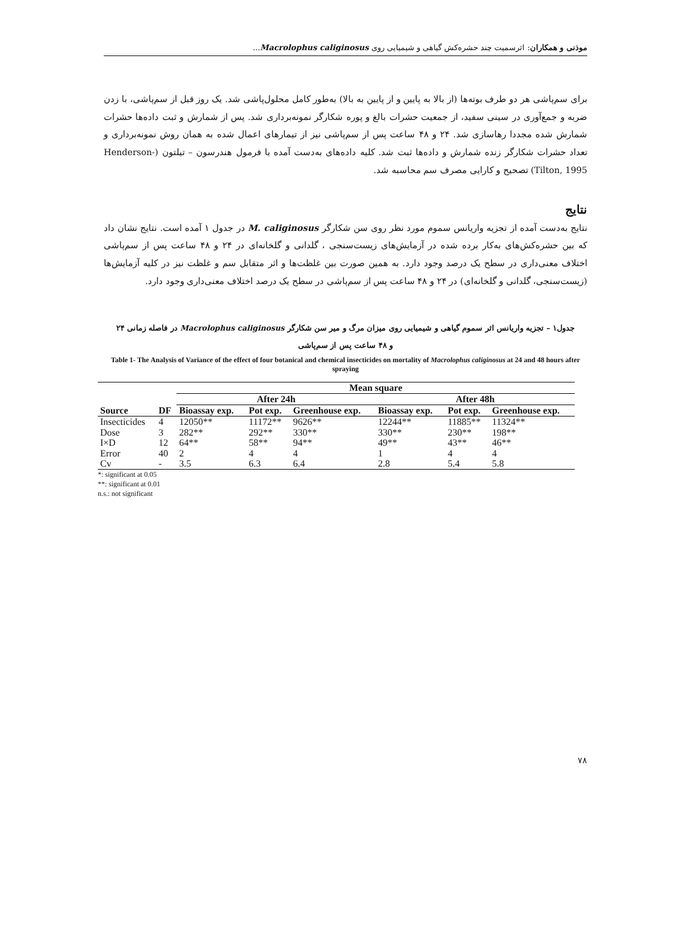موذنی و همکاران: اثرسمیت چند حشره‌کش گیاهی و شیمیایی روی Macrolophus caliginosus...
برای سم‌پاشی هر دو طرف بوته‌ها (از بالا به پایین و از پایین به بالا) به‌طور کامل محلول‌پاشی شد. یک روز قبل از سم‌پاشی، با زدن ضربه و جمع‌آوری در سینی سفید، از جمعیت حشرات بالغ و پوره شکارگر نمونه‌برداری شد. پس از شمارش و ثبت داده‌ها حشرات شمارش شده مجددا رهاسازی شد. ۲۴ و ۴۸ ساعت پس از سم‌پاشی نیز از تیمارهای اعمال شده به همان روش نمونه‌برداری و تعداد حشرات شکارگر زنده شمارش و داده‌ها ثبت شد. کلیه داده‌های به‌دست آمده با فرمول هندرسون – تیلتون (Henderson-Tilton, 1995) تصحیح و کارایی مصرف سم محاسبه شد.
نتایج
نتایج به‌دست آمده از تجزیه واریانس سموم مورد نظر روی سن شکارگر M. caliginosus در جدول ۱ آمده است. نتایج نشان داد که بین حشره‌کش‌های به‌کار برده شده در آزمایش‌های زیست‌سنجی ، گلدانی و گلخانه‌ای در ۲۴ و ۴۸ ساعت پس از سم‌پاشی اختلاف معنی‌داری در سطح یک درصد وجود دارد. به همین صورت بین غلظت‌ها و اثر متقابل سم و غلظت نیز در کلیه آزمایش‌ها (زیست‌سنجی، گلدانی و گلخانه‌ای) در ۲۴ و ۴۸ ساعت پس از سم‌پاشی در سطح یک درصد اختلاف معنی‌داری وجود دارد.
جدول۱ – تجزیه واریانس اثر سموم گیاهی و شیمیایی روی میزان مرگ و میر سن شکارگر Macrolophus caliginosus در فاصله زمانی ۲۴
و ۴۸ ساعت پس از سم‌پاشی
Table 1- The Analysis of Variance of the effect of four botanical and chemical insecticides on mortality of Macrolophus caliginosus at 24 and 48 hours after spraying
| | | Mean square | | | | | |
| --- | --- | --- | --- | --- | --- | --- | --- |
| | | After 24h | | | After 48h | | |
| Source | DF | Bioassay exp. | Pot exp. | Greenhouse exp. | Bioassay exp. | Pot exp. | Greenhouse exp. |
| Insecticides | 4 | 12050** | 11172** | 9626** | 12244** | 11885** | 11324** |
| Dose | 3 | 282** | 292** | 330** | 330** | 230** | 198** |
| I×D | 12 | 64** | 58** | 94** | 49** | 43** | 46** |
| Error | 40 | 2 | 4 | 4 | 1 | 4 | 4 |
| Cv | - | 3.5 | 6.3 | 6.4 | 2.8 | 5.4 | 5.8 |
*: significant at 0.05
**: significant at 0.01
n.s.: not significant
۷۸